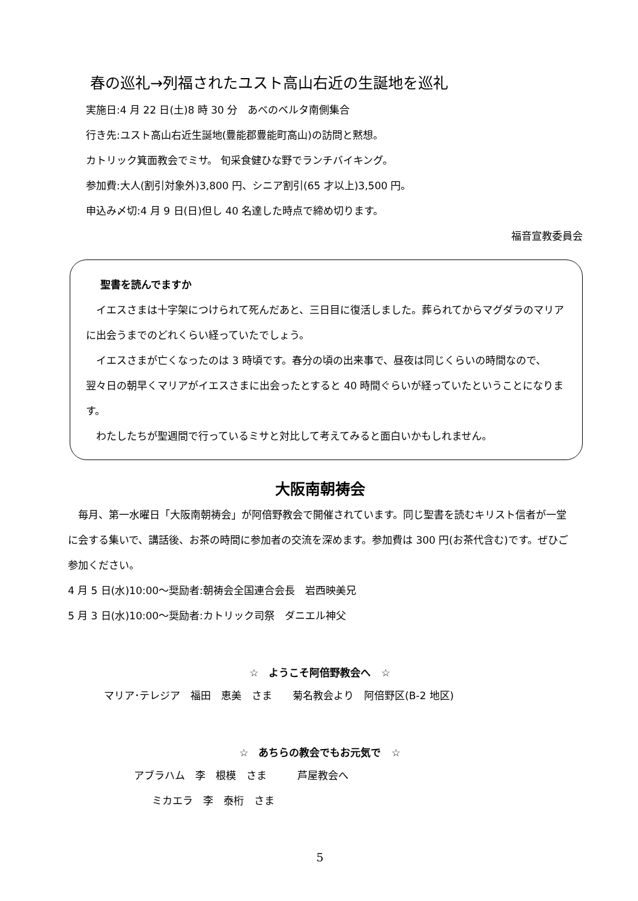春の巡礼→列福されたユスト高山右近の生誕地を巡礼
実施日:4 月 22 日(土)8 時 30 分　あべのベルタ南側集合
行き先:ユスト高山右近生誕地(豊能郡豊能町高山)の訪問と黙想。
カトリック箕面教会でミサ。 旬采食健ひな野でランチバイキング。
参加費:大人(割引対象外)3,800 円、シニア割引(65 才以上)3,500 円。
申込み〆切:4 月 9 日(日)但し 40 名達した時点で締め切ります。
福音宣教委員会
聖書を読んでますか
　イエスさまは十字架につけられて死んだあと、三日目に復活しました。葬られてからマグダラのマリアに出会うまでのどれくらい経っていたでしょう。
　イエスさまが亡くなったのは 3 時頃です。春分の頃の出来事で、昼夜は同じくらいの時間なので、翌々日の朝早くマリアがイエスさまに出会ったとすると 40 時間ぐらいが経っていたということになります。
　わたしたちが聖週間で行っているミサと対比して考えてみると面白いかもしれません。
大阪南朝祷会
　毎月、第一水曜日「大阪南朝祷会」が阿倍野教会で開催されています。同じ聖書を読むキリスト信者が一堂に会する集いで、講話後、お茶の時間に参加者の交流を深めます。参加費は 300 円(お茶代含む)です。ぜひご参加ください。
4 月 5 日(水)10:00～奨励者:朝祷会全国連合会長　岩西映美兄
5 月 3 日(水)10:00～奨励者:カトリック司祭　ダニエル神父
☆　ようこそ阿倍野教会へ　☆
マリア･テレジア　福田　恵美　さま　　菊名教会より　阿倍野区(B-2 地区)
☆　あちらの教会でもお元気で　☆
アブラハム　李　根模　さま　　　芦屋教会へ
ミカエラ　李　泰桁　さま
5